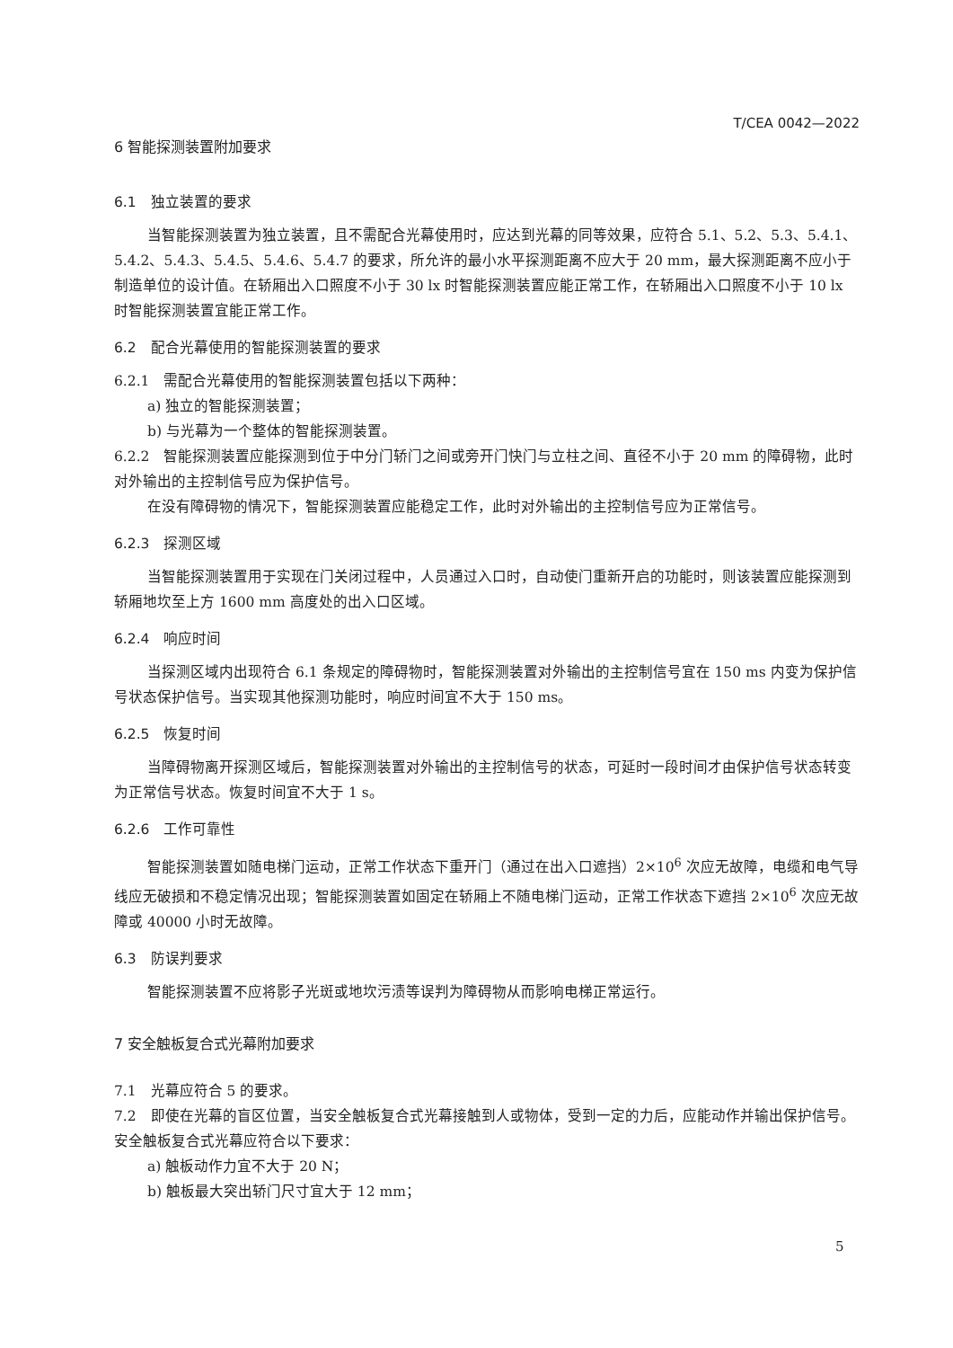T/CEA 0042—2022
6 智能探测装置附加要求
6.1　独立装置的要求
当智能探测装置为独立装置，且不需配合光幕使用时，应达到光幕的同等效果，应符合 5.1、5.2、5.3、5.4.1、5.4.2、5.4.3、5.4.5、5.4.6、5.4.7 的要求，所允许的最小水平探测距离不应大于 20 mm，最大探测距离不应小于制造单位的设计值。在轿厢出入口照度不小于 30 lx 时智能探测装置应能正常工作，在轿厢出入口照度不小于 10 lx 时智能探测装置宜能正常工作。
6.2　配合光幕使用的智能探测装置的要求
6.2.1　需配合光幕使用的智能探测装置包括以下两种：
a) 独立的智能探测装置；
b) 与光幕为一个整体的智能探测装置。
6.2.2　智能探测装置应能探测到位于中分门轿门之间或旁开门快门与立柱之间、直径不小于 20 mm 的障碍物，此时对外输出的主控制信号应为保护信号。
在没有障碍物的情况下，智能探测装置应能稳定工作，此时对外输出的主控制信号应为正常信号。
6.2.3　探测区域
当智能探测装置用于实现在门关闭过程中，人员通过入口时，自动使门重新开启的功能时，则该装置应能探测到轿厢地坎至上方 1600 mm 高度处的出入口区域。
6.2.4　响应时间
当探测区域内出现符合 6.1 条规定的障碍物时，智能探测装置对外输出的主控制信号宜在 150 ms 内变为保护信号状态保护信号。当实现其他探测功能时，响应时间宜不大于 150 ms。
6.2.5　恢复时间
当障碍物离开探测区域后，智能探测装置对外输出的主控制信号的状态，可延时一段时间才由保护信号状态转变为正常信号状态。恢复时间宜不大于 1 s。
6.2.6　工作可靠性
智能探测装置如随电梯门运动，正常工作状态下重开门（通过在出入口遮挡）2×10<sup>6</sup> 次应无故障，电缆和电气导线应无破损和不稳定情况出现；智能探测装置如固定在轿厢上不随电梯门运动，正常工作状态下遮挡 2×10<sup>6</sup> 次应无故障或 40000 小时无故障。
6.3　防误判要求
智能探测装置不应将影子光斑或地坎污渍等误判为障碍物从而影响电梯正常运行。
7 安全触板复合式光幕附加要求
7.1　光幕应符合 5 的要求。
7.2　即使在光幕的盲区位置，当安全触板复合式光幕接触到人或物体，受到一定的力后，应能动作并输出保护信号。安全触板复合式光幕应符合以下要求：
a) 触板动作力宜不大于 20 N；
b) 触板最大突出轿门尺寸宜大于 12 mm；
5